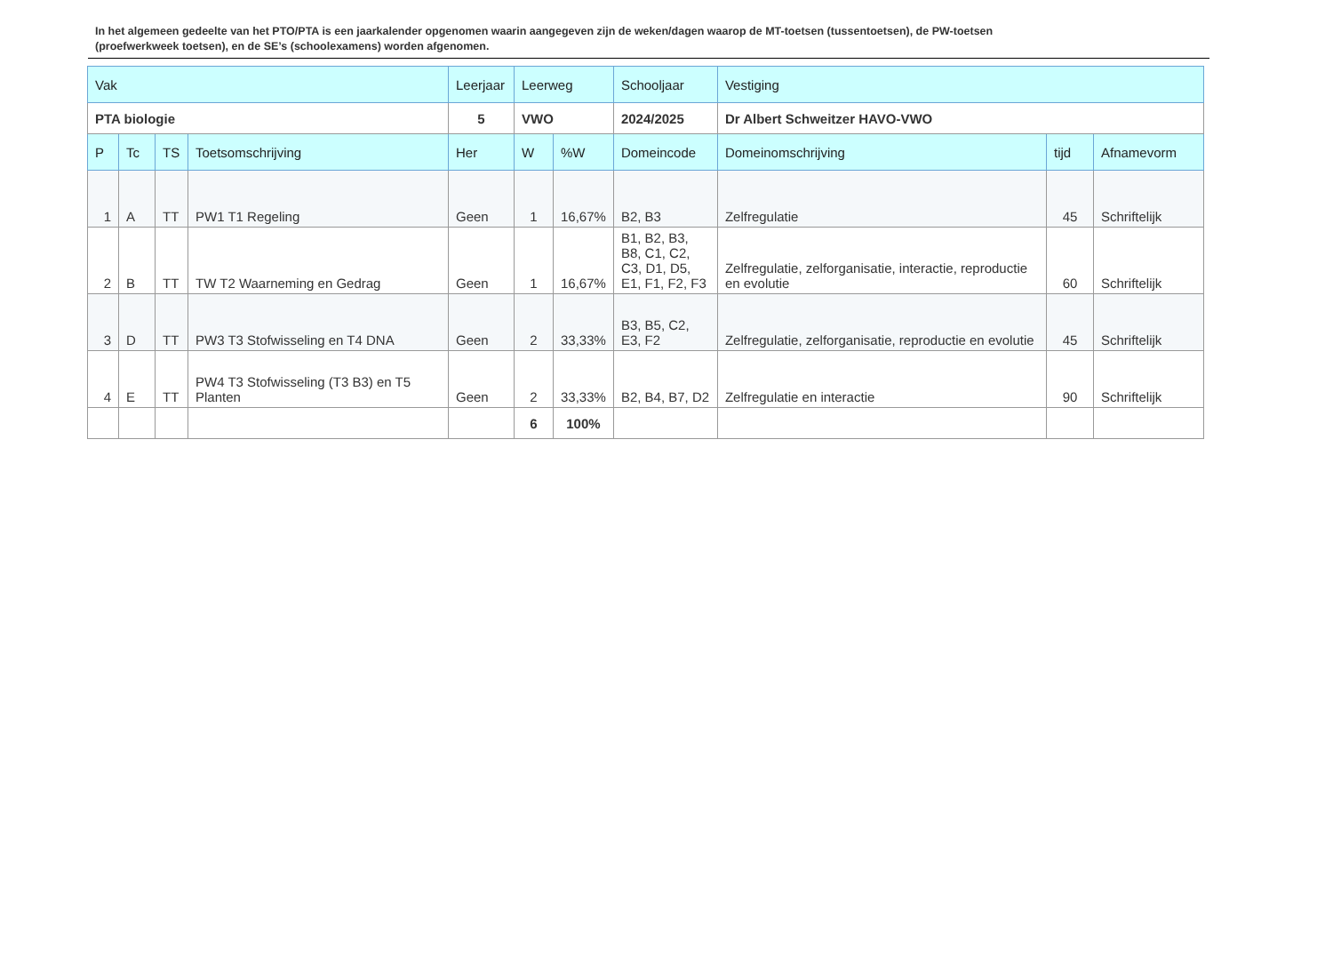In het algemeen gedeelte van het PTO/PTA is een jaarkalender opgenomen waarin aangegeven zijn de weken/dagen waarop de MT-toetsen (tussentoetsen), de PW-toetsen (proefwerkweek toetsen), en de SE’s (schoolexamens) worden afgenomen.
| Vak | | | | Leerjaar | Leerweg | | Schooljaar | Vestiging | | |
| --- | --- | --- | --- | --- | --- | --- | --- | --- | --- | --- |
| PTA biologie | | | | 5 | VWO | | 2024/2025 | Dr Albert Schweitzer HAVO-VWO | | |
| P | Tc | TS | Toetsomschrijving | Her | W | %W | Domeincode | Domeinomschrijving | tijd | Afnamevorm |
| 1 | A | TT | PW1 T1 Regeling | Geen | 1 | 16,67% | B2, B3 | Zelfregulatie | 45 | Schriftelijk |
| 2 | B | TT | TW T2 Waarneming en Gedrag | Geen | 1 | 16,67% | B1, B2, B3, B8, C1, C2, C3, D1, D5, E1, F1, F2, F3 | Zelfregulatie, zelforganisatie, interactie, reproductie en evolutie | 60 | Schriftelijk |
| 3 | D | TT | PW3 T3 Stofwisseling en T4 DNA | Geen | 2 | 33,33% | B3, B5, C2, E3, F2 | Zelfregulatie, zelforganisatie, reproductie en evolutie | 45 | Schriftelijk |
| 4 | E | TT | PW4 T3 Stofwisseling (T3 B3) en T5 Planten | Geen | 2 | 33,33% | B2, B4, B7, D2 | Zelfregulatie en interactie | 90 | Schriftelijk |
| | | | | | 6 | 100% | | | | |